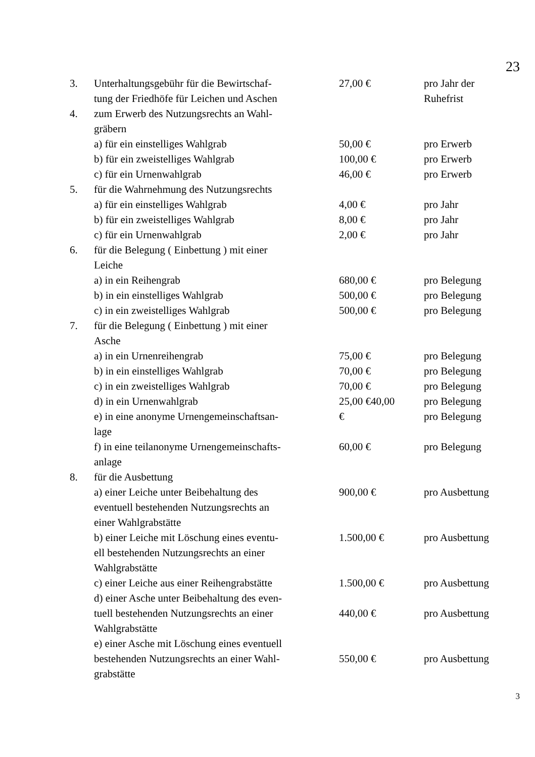23
| 3. | Unterhaltungsgebühr für die Bewirtschaf- tung der Friedhöfe für Leichen und Aschen | 27,00 € | pro Jahr der Ruhefrist |
| 4. | zum Erwerb des Nutzungsrechts an Wahl- gräbern | | |
| | a) für ein einstelliges Wahlgrab | 50,00 € | pro Erwerb |
| | b) für ein zweistelliges Wahlgrab | 100,00 € | pro Erwerb |
| | c) für ein Urnenwahlgrab | 46,00 € | pro Erwerb |
| 5. | für die Wahrnehmung des Nutzungsrechts | | |
| | a) für ein einstelliges Wahlgrab | 4,00 € | pro Jahr |
| | b) für ein zweistelliges Wahlgrab | 8,00 € | pro Jahr |
| | c) für ein Urnenwahlgrab | 2,00 € | pro Jahr |
| 6. | für die Belegung ( Einbettung ) mit einer Leiche | | |
| | a) in ein Reihengrab | 680,00 € | pro Belegung |
| | b) in ein einstelliges Wahlgrab | 500,00 € | pro Belegung |
| | c) in ein zweistelliges Wahlgrab | 500,00 € | pro Belegung |
| 7. | für die Belegung ( Einbettung ) mit einer Asche | | |
| | a) in ein Urnenreihengrab | 75,00 € | pro Belegung |
| | b) in ein einstelliges Wahlgrab | 70,00 € | pro Belegung |
| | c) in ein zweistelliges Wahlgrab | 70,00 € | pro Belegung |
| | d) in ein Urnenwahlgrab | 25,00 €40,00 | pro Belegung |
| | e) in eine anonyme Urnengemeinschaftsan- lage | € | pro Belegung |
| | f) in eine teilanonyme Urnengemeinschafts- anlage | 60,00 € | pro Belegung |
| 8. | für die Ausbettung | | |
| | a) einer Leiche unter Beibehaltung des eventuell bestehenden Nutzungsrechts an einer Wahlgrabstätte | 900,00 € | pro Ausbettung |
| | b) einer Leiche mit Löschung eines eventu- ell bestehenden Nutzungsrechts an einer Wahlgrabstätte | 1.500,00 € | pro Ausbettung |
| | c) einer Leiche aus einer Reihengrabstätte | 1.500,00 € | pro Ausbettung |
| | d) einer Asche unter Beibehaltung des even- tuell bestehenden Nutzungsrechts an einer Wahlgrabstätte | 440,00 € | pro Ausbettung |
| | e) einer Asche mit Löschung eines eventuell bestehenden Nutzungsrechts an einer Wahl- grabstätte | 550,00 € | pro Ausbettung |
3